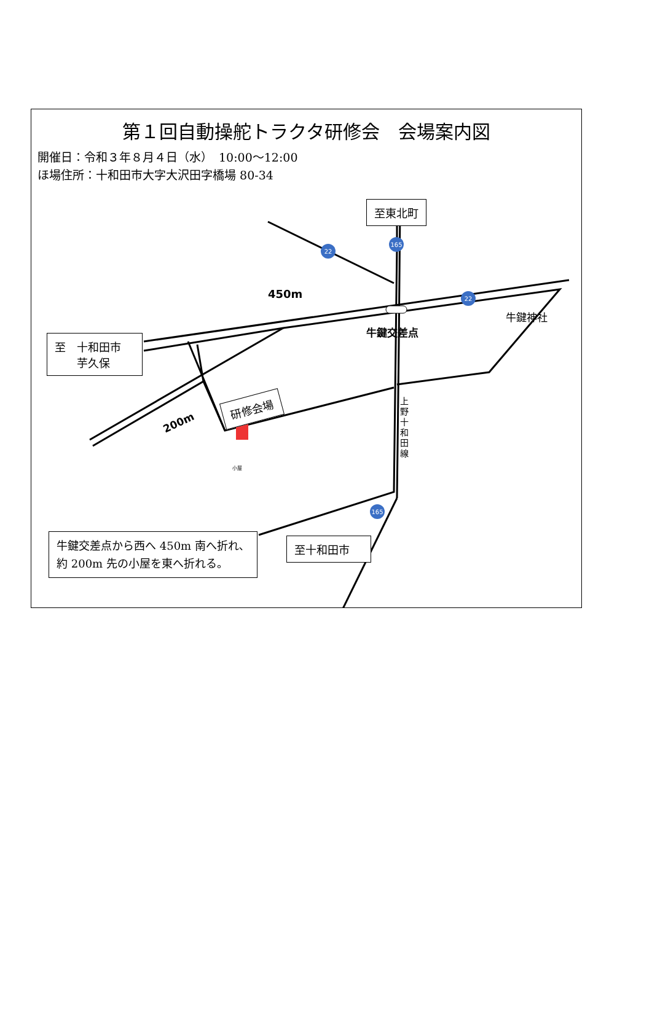22
165
22
165
第１回自動操舵トラクタ研修会　会場案内図
開催日：令和３年８月４日（水）　10:00～12:00
ほ場住所：十和田市大字大沢田字橋場 80-34
至東北町
至　十和田市
　　芋久保
研修会場
450m
牛鍵交差点
牛鍵神社
200m
上野十和田線
小屋
至十和田市
牛鍵交差点から西へ 450m 南へ折れ､約 200m 先の小屋を東へ折れる。